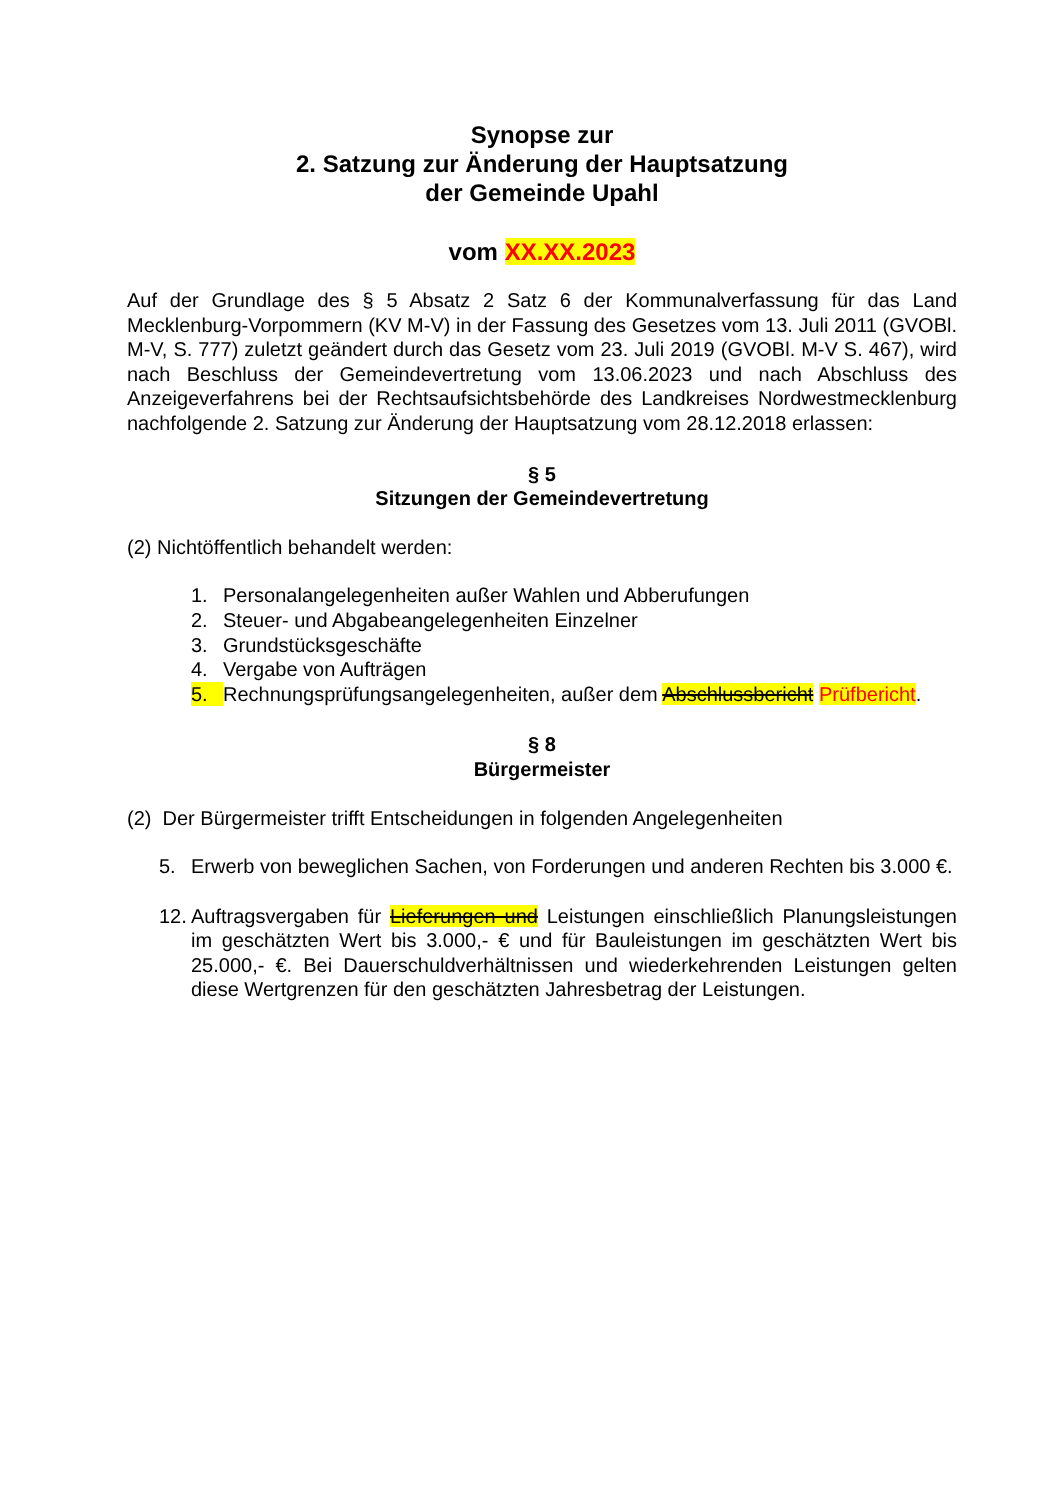Synopse zur
2. Satzung zur Änderung der Hauptsatzung
der Gemeinde Upahl
vom XX.XX.2023
Auf der Grundlage des § 5 Absatz 2 Satz 6 der Kommunalverfassung für das Land Mecklenburg-Vorpommern (KV M-V) in der Fassung des Gesetzes vom 13. Juli 2011 (GVOBl. M-V, S. 777) zuletzt geändert durch das Gesetz vom 23. Juli 2019 (GVOBl. M-V S. 467), wird nach Beschluss der Gemeindevertretung vom 13.06.2023 und nach Abschluss des Anzeigeverfahrens bei der Rechtsaufsichtsbehörde des Landkreises Nordwestmecklenburg nachfolgende 2. Satzung zur Änderung der Hauptsatzung vom 28.12.2018 erlassen:
§ 5
Sitzungen der Gemeindevertretung
(2) Nichtöffentlich behandelt werden:
1. Personalangelegenheiten außer Wahlen und Abberufungen
2. Steuer- und Abgabeangelegenheiten Einzelner
3. Grundstücksgeschäfte
4. Vergabe von Aufträgen
5. Rechnungsprüfungsangelegenheiten, außer dem Abschlussbericht Prüfbericht.
§ 8
Bürgermeister
(2) Der Bürgermeister trifft Entscheidungen in folgenden Angelegenheiten
5. Erwerb von beweglichen Sachen, von Forderungen und anderen Rechten bis 3.000 €.
12. Auftragsvergaben für Lieferungen und Leistungen einschließlich Planungsleistungen im geschätzten Wert bis 3.000,- € und für Bauleistungen im geschätzten Wert bis 25.000,- €. Bei Dauerschuldverhältnissen und wiederkehrenden Leistungen gelten diese Wertgrenzen für den geschätzten Jahresbetrag der Leistungen.